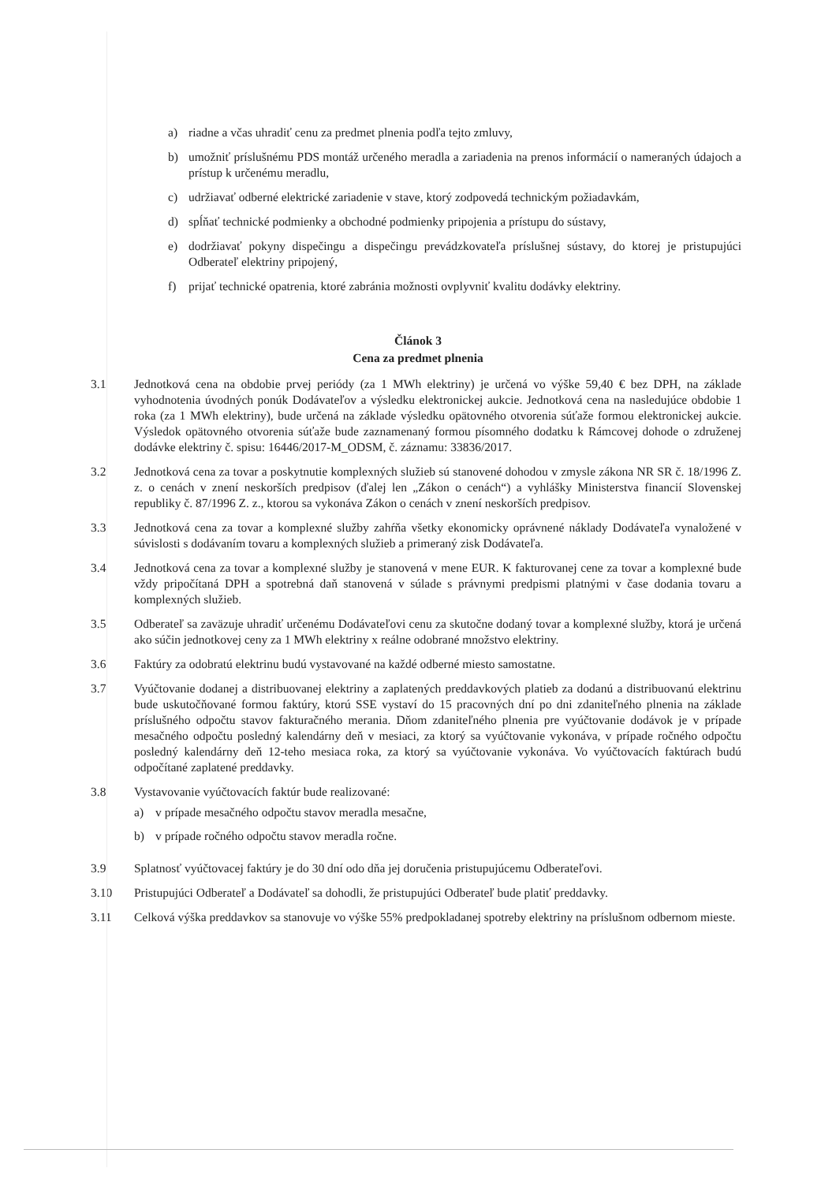a) riadne a včas uhradiť cenu za predmet plnenia podľa tejto zmluvy,
b) umožniť príslušnému PDS montáž určeného meradla a zariadenia na prenos informácií o nameraných údajoch a prístup k určenému meradlu,
c) udržiavať odberné elektrické zariadenie v stave, ktorý zodpovedá technickým požiadavkám,
d) spĺňať technické podmienky a obchodné podmienky pripojenia a prístupu do sústavy,
e) dodržiavať pokyny dispečingu a dispečingu prevádzkovateľa príslušnej sústavy, do ktorej je pristupujúci Odberateľ elektriny pripojený,
f) prijať technické opatrenia, ktoré zabránia možnosti ovplyvniť kvalitu dodávky elektriny.
Článok 3
Cena za predmet plnenia
3.1 Jednotková cena na obdobie prvej periódy (za 1 MWh elektriny) je určená vo výške 59,40 € bez DPH, na základe vyhodnotenia úvodných ponúk Dodávateľov a výsledku elektronickej aukcie. Jednotková cena na nasledujúce obdobie 1 roka (za 1 MWh elektriny), bude určená na základe výsledku opätovného otvorenia súťaže formou elektronickej aukcie. Výsledok opätovného otvorenia súťaže bude zaznamenaný formou písomného dodatku k Rámcovej dohode o združenej dodávke elektriny č. spisu: 16446/2017-M_ODSM, č. záznamu: 33836/2017.
3.2 Jednotková cena za tovar a poskytnutie komplexných služieb sú stanovené dohodou v zmysle zákona NR SR č. 18/1996 Z. z. o cenách v znení neskorších predpisov (ďalej len „Zákon o cenách“) a vyhlášky Ministerstva financií Slovenskej republiky č. 87/1996 Z. z., ktorou sa vykonáva Zákon o cenách v znení neskorších predpisov.
3.3 Jednotková cena za tovar a komplexné služby zahŕňa všetky ekonomicky oprávnené náklady Dodávateľa vynaložené v súvislosti s dodávaním tovaru a komplexných služieb a primeraný zisk Dodávateľa.
3.4 Jednotková cena za tovar a komplexné služby je stanovená v mene EUR. K fakturovanej cene za tovar a komplexné bude vždy pripočítaná DPH a spotrebná daň stanovená v súlade s právnymi predpismi platnými v čase dodania tovaru a komplexných služieb.
3.5 Odberateľ sa zaväzuje uhradiť určenému Dodávateľovi cenu za skutočne dodaný tovar a komplexné služby, ktorá je určená ako súčin jednotkovej ceny za 1 MWh elektriny x reálne odobrané množstvo elektriny.
3.6 Faktúry za odobratú elektrinu budú vystavované na každé odberné miesto samostatne.
3.7 Vyúčtovanie dodanej a distribuovanej elektriny a zaplatených preddavkových platieb za dodanú a distribuovanú elektrinu bude uskutočňované formou faktúry, ktorú SSE vystaví do 15 pracovných dní po dni zdaniteľného plnenia na základe príslušného odpočtu stavov fakturačného merania. Dňom zdaniteľného plnenia pre vyúčtovanie dodávok je v prípade mesačného odpočtu posledný kalendárny deň v mesiaci, za ktorý sa vyúčtovanie vykonáva, v prípade ročného odpočtu posledný kalendárny deň 12-teho mesiaca roka, za ktorý sa vyúčtovanie vykonáva. Vo vyúčtovacích faktúrach budú odpočítané zaplatené preddavky.
3.8 Vystavovanie vyúčtovacích faktúr bude realizované:
a) v prípade mesačného odpočtu stavov meradla mesačne,
b) v prípade ročného odpočtu stavov meradla ročne.
3.9 Splatnosť vyúčtovacej faktúry je do 30 dní odo dňa jej doručenia pristupujúcemu Odberateľovi.
3.10 Pristupujúci Odberateľ a Dodávateľ sa dohodli, že pristupujúci Odberateľ bude platiť preddavky.
3.11 Celková výška preddavkov sa stanovuje vo výške 55% predpokladanej spotreby elektriny na príslušnom odbernom mieste.